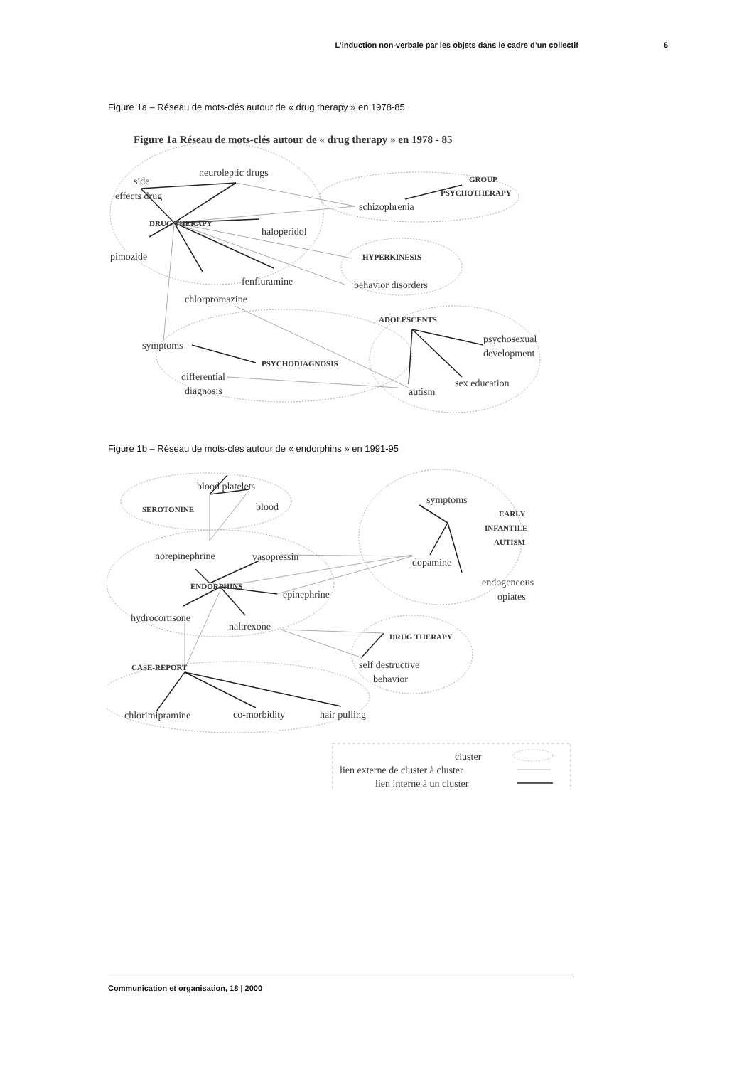L’induction non-verbale par les objets dans le cadre d’un collectif 6
Figure 1a – Réseau de mots-clés autour de « drug therapy » en 1978-85
Figure 1a Réseau de mots-clés autour de « drug therapy » en 1978 - 85
side
effects drug
neuroleptic drugs
GROUP
PSYCHOTHERAPY
schizophrenia
DRUG THERAPY
haloperidol
pimozide
HYPERKINESIS
fenfluramine
behavior disorders
chlorpromazine
ADOLESCENTS
symptoms
psychosexual
development
PSYCHODIAGNOSIS
differential
diagnosis
sex education
autism
Figure 1b – Réseau de mots-clés autour de « endorphins » en 1991-95
blood platelets
blood
SEROTONINE
symptoms
EARLY
INFANTILE
AUTISM
norepinephrine
vasopressin
dopamine
ENDORPHINS
endogeneous
opiates
epinephrine
hydrocortisone
naltrexone
DRUG THERAPY
CASE-REPORT
self destructive
behavior
chlorimipramine
co-morbidity
hair pulling
cluster
lien externe de cluster à cluster
lien interne à un cluster
Communication et organisation, 18 | 2000